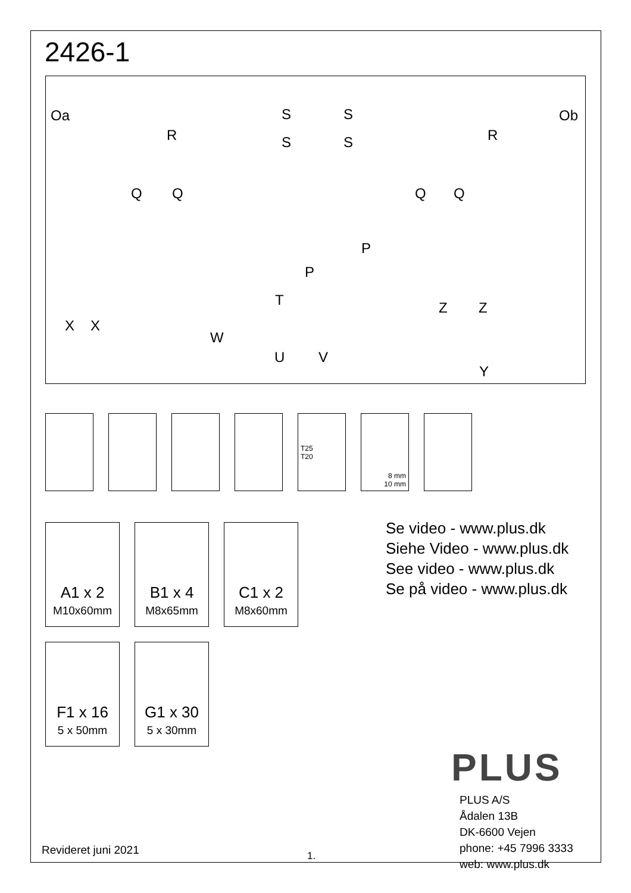2426-1
Oa S S
R S S R
Ob
Q Q Q Q
P
P
T Z Z
X X
W
U V
Y
T25
T20
8 mm
10 mm
A1 x 2
M10x60mm
B1 x 4
M8x65mm
C1 x 2
M8x60mm
F1 x 16
5 x 50mm
G1 x 30
5 x 30mm
Se video - www.plus.dk
Siehe Video - www.plus.dk
See video - www.plus.dk
Se på video - www.plus.dk
PLUS
PLUS A/S
Ådalen 13B
DK-6600 Vejen
phone: +45 7996 3333
web: www.plus.dk
Revideret juni 2021 1.